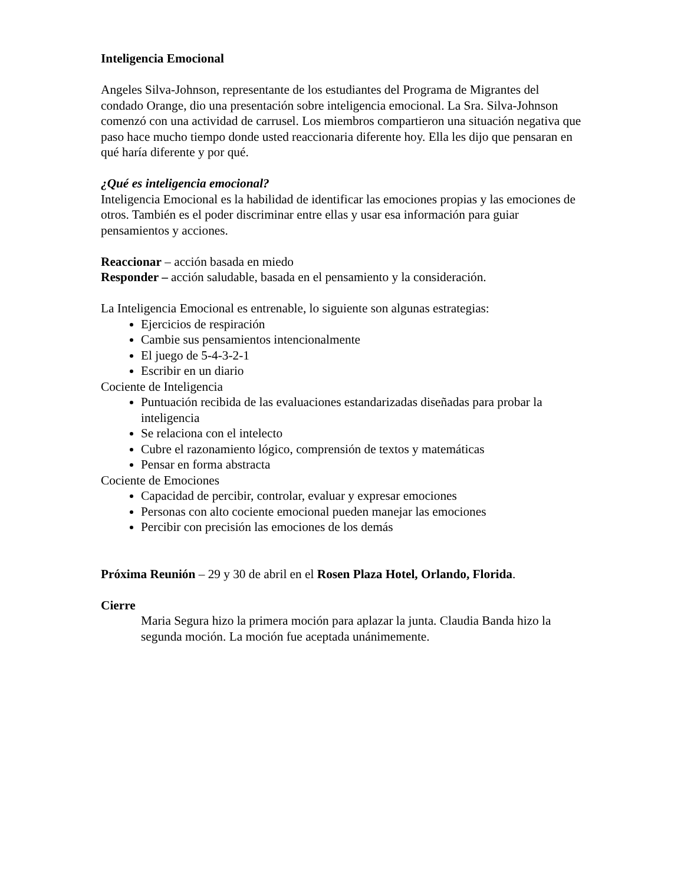Inteligencia Emocional
Angeles Silva-Johnson, representante de los estudiantes del Programa de Migrantes del condado Orange, dio una presentación sobre inteligencia emocional. La Sra. Silva-Johnson comenzó con una actividad de carrusel. Los miembros compartieron una situación negativa que paso hace mucho tiempo donde usted reaccionaria diferente hoy. Ella les dijo que pensaran en qué haría diferente y por qué.
¿Qué es inteligencia emocional?
Inteligencia Emocional es la habilidad de identificar las emociones propias y las emociones de otros. También es el poder discriminar entre ellas y usar esa información para guiar pensamientos y acciones.
Reaccionar – acción basada en miedo
Responder – acción saludable, basada en el pensamiento y la consideración.
La Inteligencia Emocional es entrenable, lo siguiente son algunas estrategias:
Ejercicios de respiración
Cambie sus pensamientos intencionalmente
El juego de 5-4-3-2-1
Escribir en un diario
Cociente de Inteligencia
Puntuación recibida de las evaluaciones estandarizadas diseñadas para probar la inteligencia
Se relaciona con el intelecto
Cubre el razonamiento lógico, comprensión de textos y matemáticas
Pensar en forma abstracta
Cociente de Emociones
Capacidad de percibir, controlar, evaluar y expresar emociones
Personas con alto cociente emocional pueden manejar las emociones
Percibir con precisión las emociones de los demás
Próxima Reunión – 29 y 30 de abril en el Rosen Plaza Hotel, Orlando, Florida.
Cierre
Maria Segura hizo la primera moción para aplazar la junta. Claudia Banda hizo la segunda moción. La moción fue aceptada unánimemente.